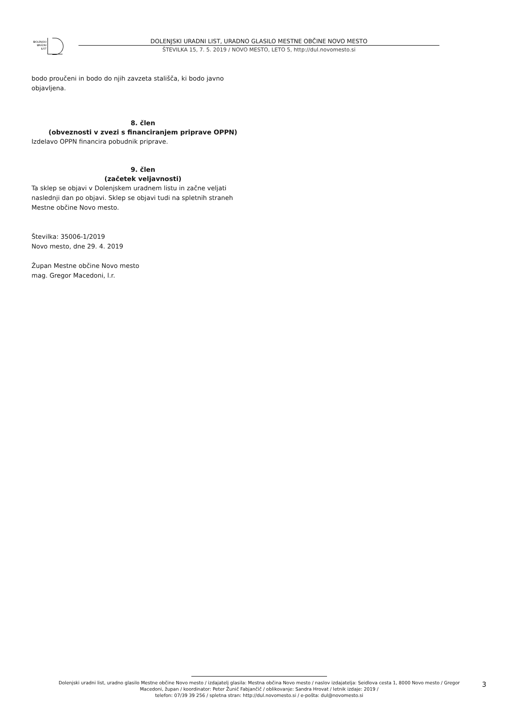DOLENJSKI
URADNI
LIST
DOLENJSKI URADNI LIST, URADNO GLASILO MESTNE OBČINE NOVO MESTO
ŠTEVILKA 15, 7. 5. 2019 / NOVO MESTO, LETO 5, http://dul.novomesto.si
bodo proučeni in bodo do njih zavzeta stališča, ki bodo javno objavljena.
8. člen
(obveznosti v zvezi s financiranjem priprave OPPN)
Izdelavo OPPN financira pobudnik priprave.
9. člen
(začetek veljavnosti)
Ta sklep se objavi v Dolenjskem uradnem listu in začne veljati naslednji dan po objavi. Sklep se objavi tudi na spletnih straneh Mestne občine Novo mesto.
Številka: 35006-1/2019
Novo mesto, dne 29. 4. 2019
Župan Mestne občine Novo mesto
mag. Gregor Macedoni, l.r.
Dolenjski uradni list, uradno glasilo Mestne občine Novo mesto / izdajatelj glasila: Mestna občina Novo mesto / naslov izdajatelja: Seidlova cesta 1, 8000 Novo mesto / Gregor Macedoni, župan / koordinator: Peter Žunič Fabjančič / oblikovanje: Sandra Hrovat / letnik izdaje: 2019 /
telefon: 07/39 39 256 / spletna stran: http://dul.novomesto.si / e-pošta: dul@novomesto.si
3